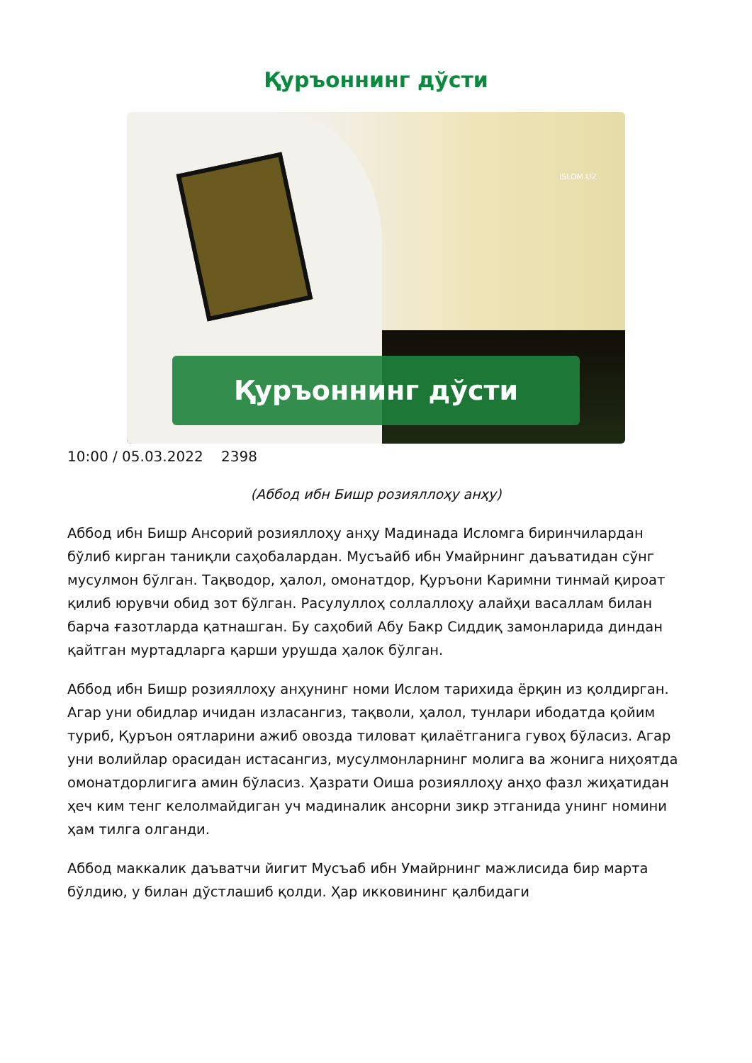Қуръоннинг дўсти
ISLOM.UZ
Қуръоннинг дўсти
10:00 / 05.03.2022 2398
(Аббод ибн Бишр розияллоҳу анҳу)
Аббод ибн Бишр Ансорий розияллоҳу анҳу Мадинада Исломга биринчилардан бўлиб кирган таниқли саҳобалардан. Мусъайб ибн Умайрнинг даъватидан сўнг мусулмон бўлган. Тақводор, ҳалол, омонатдор, Қуръони Каримни тинмай қироат қилиб юрувчи обид зот бўлган. Расулуллоҳ соллаллоҳу алайҳи васаллам билан барча ғазотларда қатнашган. Бу саҳобий Абу Бакр Сиддиқ замонларида диндан қайтган муртадларга қарши урушда ҳалок бўлган.
Аббод ибн Бишр розияллоҳу анҳунинг номи Ислом тарихида ёрқин из қолдирган. Агар уни обидлар ичидан изласангиз, тақволи, ҳалол, тунлари ибодатда қойим туриб, Қуръон оятларини ажиб овозда тиловат қилаётганига гувоҳ бўласиз. Агар уни волийлар орасидан истасангиз, мусулмонларнинг молига ва жонига ниҳоятда омонатдорлигига амин бўласиз. Ҳазрати Оиша розияллоҳу анҳо фазл жиҳатидан ҳеч ким тенг келолмайдиган уч мадиналик ансорни зикр этганида унинг номини ҳам тилга олганди.
Аббод маккалик даъватчи йигит Мусъаб ибн Умайрнинг мажлисида бир марта бўлдию, у билан дўстлашиб қолди. Ҳар икковининг қалбидаги